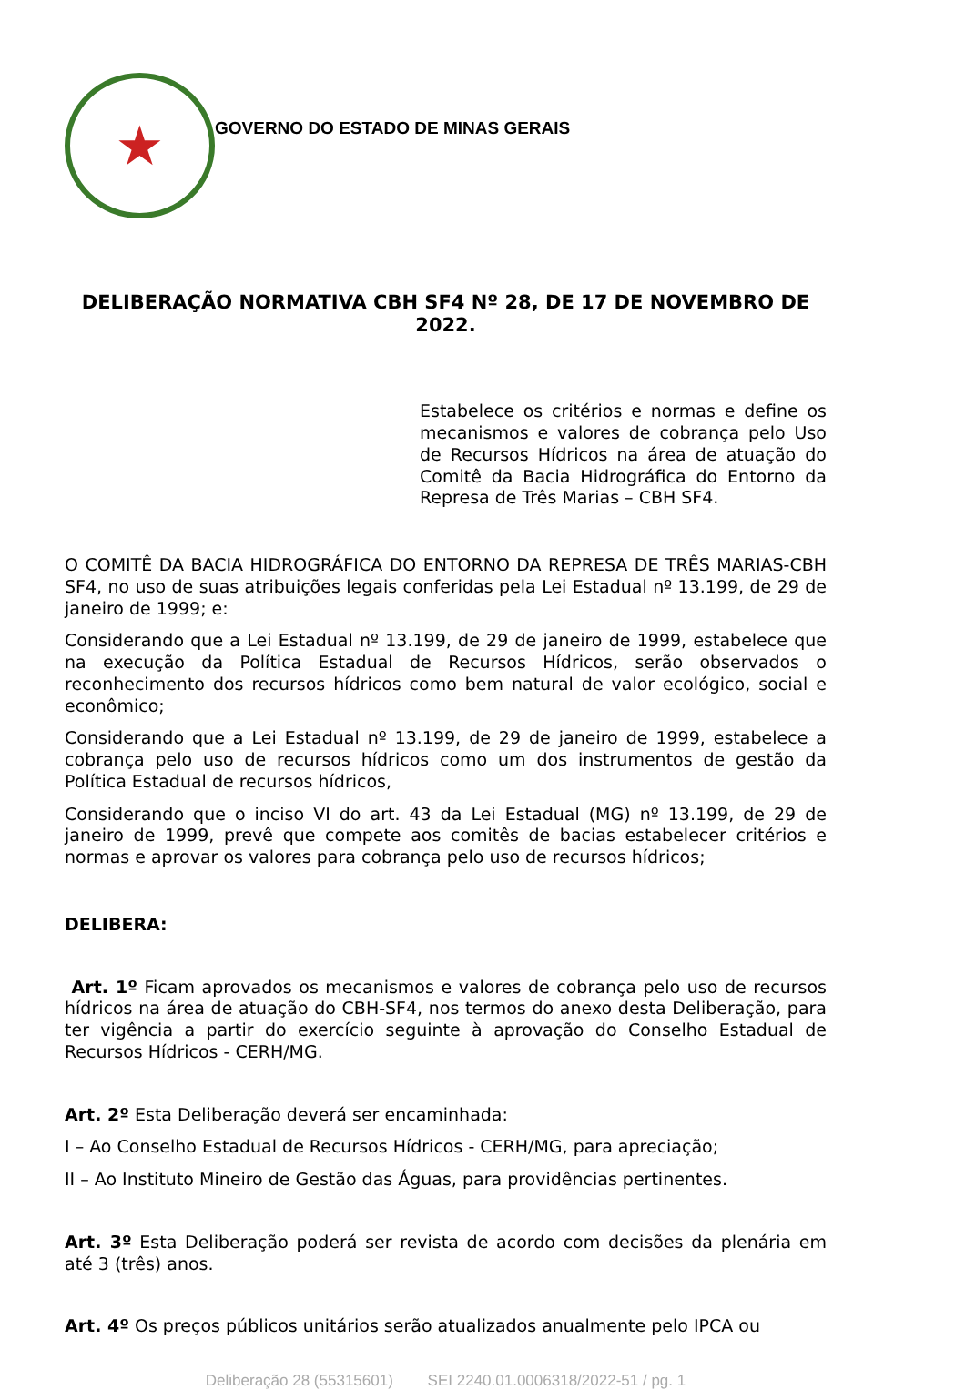★
GOVERNO DO ESTADO DE MINAS GERAIS
DELIBERAÇÃO NORMATIVA CBH SF4 Nº 28, DE 17 DE NOVEMBRO DE 2022.
Estabelece os critérios e normas e define os mecanismos e valores de cobrança pelo Uso de Recursos Hídricos na área de atuação do Comitê da Bacia Hidrográfica do Entorno da Represa de Três Marias – CBH SF4.
O COMITÊ DA BACIA HIDROGRÁFICA DO ENTORNO DA REPRESA DE TRÊS MARIAS-CBH SF4, no uso de suas atribuições legais conferidas pela Lei Estadual nº 13.199, de 29 de janeiro de 1999; e:
Considerando que a Lei Estadual nº 13.199, de 29 de janeiro de 1999, estabelece que na execução da Política Estadual de Recursos Hídricos, serão observados o reconhecimento dos recursos hídricos como bem natural de valor ecológico, social e econômico;
Considerando que a Lei Estadual nº 13.199, de 29 de janeiro de 1999, estabelece a cobrança pelo uso de recursos hídricos como um dos instrumentos de gestão da Política Estadual de recursos hídricos,
Considerando que o inciso VI do art. 43 da Lei Estadual (MG) nº 13.199, de 29 de janeiro de 1999, prevê que compete aos comitês de bacias estabelecer critérios e normas e aprovar os valores para cobrança pelo uso de recursos hídricos;
DELIBERA:
Art. 1º Ficam aprovados os mecanismos e valores de cobrança pelo uso de recursos hídricos na área de atuação do CBH-SF4, nos termos do anexo desta Deliberação, para ter vigência a partir do exercício seguinte à aprovação do Conselho Estadual de Recursos Hídricos - CERH/MG.
Art. 2º Esta Deliberação deverá ser encaminhada:
I – Ao Conselho Estadual de Recursos Hídricos - CERH/MG, para apreciação;
II – Ao Instituto Mineiro de Gestão das Águas, para providências pertinentes.
Art. 3º Esta Deliberação poderá ser revista de acordo com decisões da plenária em até 3 (três) anos.
Art. 4º Os preços públicos unitários serão atualizados anualmente pelo IPCA ou
Deliberação 28 (55315601) SEI 2240.01.0006318/2022-51 / pg. 1